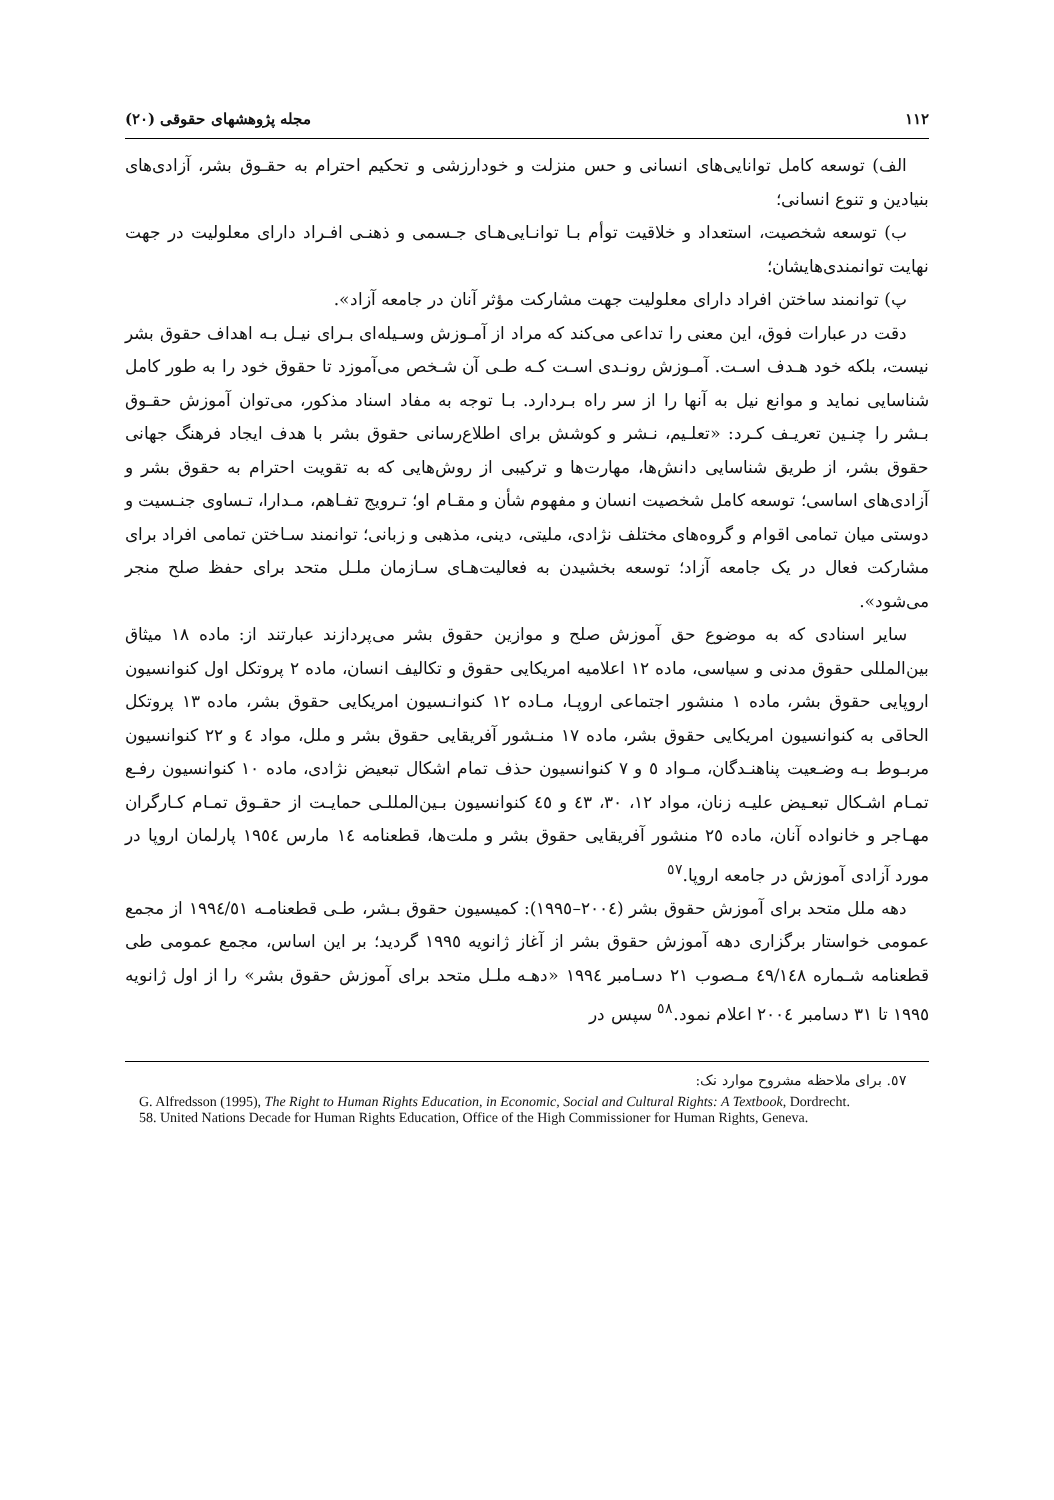۱۱۲ مجله پژوهشهای حقوقی (۲۰)
الف) توسعه کامل توانایی‌های انسانی و حس منزلت و خودارزشی و تحکیم احترام به حقـوق بشر، آزادی‌های بنیادین و تنوع انسانی؛
ب) توسعه شخصیت، استعداد و خلاقیت توأم بـا توانـایی‌هـای جـسمی و ذهنـی افـراد دارای معلولیت در جهت نهایت توانمندی‌هایشان؛
پ) توانمند ساختن افراد دارای معلولیت جهت مشارکت مؤثر آنان در جامعه آزاد».
دقت در عبارات فوق، این معنی را تداعی می‌کند که مراد از آمـوزش وسـیله‌ای بـرای نیـل بـه اهداف حقوق بشر نیست، بلکه خود هـدف اسـت. آمـوزش رونـدی اسـت کـه طـی آن شـخص می‌آموزد تا حقوق خود را به طور کامل شناسایی نماید و موانع نیل به آنها را از سر راه بـردارد. بـا توجه به مفاد اسناد مذکور، می‌توان آموزش حقـوق بـشر را چنـین تعریـف کـرد: «تعلـیم، نـشر و کوشش برای اطلاع‌رسانی حقوق بشر با هدف ایجاد فرهنگ جهانی حقوق بشر، از طریق شناسایی دانش‌ها، مهارت‌ها و ترکیبی از روش‌هایی که به تقویت احترام به حقوق بشر و آزادی‌های اساسی؛ توسعه کامل شخصیت انسان و مفهوم شأن و مقـام او؛ تـرویج تفـاهم، مـدارا، تـساوی جنـسیت و دوستی میان تمامی اقوام و گروه‌های مختلف نژادی، ملیتی، دینی، مذهبی و زبانی؛ توانمند سـاختن تمامی افراد برای مشارکت فعال در یک جامعه آزاد؛ توسعه بخشیدن به فعالیت‌هـای سـازمان ملـل متحد برای حفظ صلح منجر می‌شود».
سایر اسنادی که به موضوع حق آموزش صلح و موازین حقوق بشر می‌پردازند عبارتند از: ماده ۱۸ میثاق بین‌المللی حقوق مدنی و سیاسی، ماده ۱۲ اعلامیه امریکایی حقوق و تکالیف انسان، ماده ۲ پروتکل اول کنوانسیون اروپایی حقوق بشر، ماده ۱ منشور اجتماعی اروپـا، مـاده ۱۲ کنوانـسیون امریکایی حقوق بشر، ماده ۱۳ پروتکل الحاقی به کنوانسیون امریکایی حقوق بشر، ماده ۱۷ منـشور آفریقایی حقوق بشر و ملل، مواد ٤ و ۲۲ کنوانسیون مربـوط بـه وضـعیت پناهنـدگان، مـواد ٥ و ۷ کنوانسیون حذف تمام اشکال تبعیض نژادی، ماده ۱۰ کنوانسیون رفـع تمـام اشـکال تبعـیض علیـه زنان، مواد ۱۲، ۳۰، ٤۳ و ٤٥ کنوانسیون بـین‌المللـی حمایـت از حقـوق تمـام کـارگران مهـاجر و خانواده آنان، ماده ۲٥ منشور آفریقایی حقوق بشر و ملت‌ها، قطعنامه ١٤ مارس ١٩٥٤ پارلمان اروپا در مورد آزادی آموزش در جامعه اروپا.<sup>٥۷</sup>
دهه ملل متحد برای آموزش حقوق بشر (۲۰۰٤–۱۹۹٥): کمیسیون حقوق بـشر، طـی قطعنامـه ۱۹۹٤/٥۱ از مجمع عمومی خواستار برگزاری دهه آموزش حقوق بشر از آغاز ژانویه ۱۹۹٥ گردید؛ بر این اساس، مجمع عمومی طی قطعنامه شـماره ٤۹/۱٤۸ مـصوب ۲۱ دسـامبر ۱۹۹٤ «دهـه ملـل متحد برای آموزش حقوق بشر» را از اول ژانویه ۱۹۹٥ تا ۳۱ دسامبر ۲۰۰٤ اعلام نمود.<sup>٥٨</sup> سپس در
٥۷. برای ملاحظه مشروح موارد نک:
G. Alfredsson (1995), The Right to Human Rights Education, in Economic, Social and Cultural Rights: A Textbook, Dordrecht.
58. United Nations Decade for Human Rights Education, Office of the High Commissioner for Human Rights, Geneva.